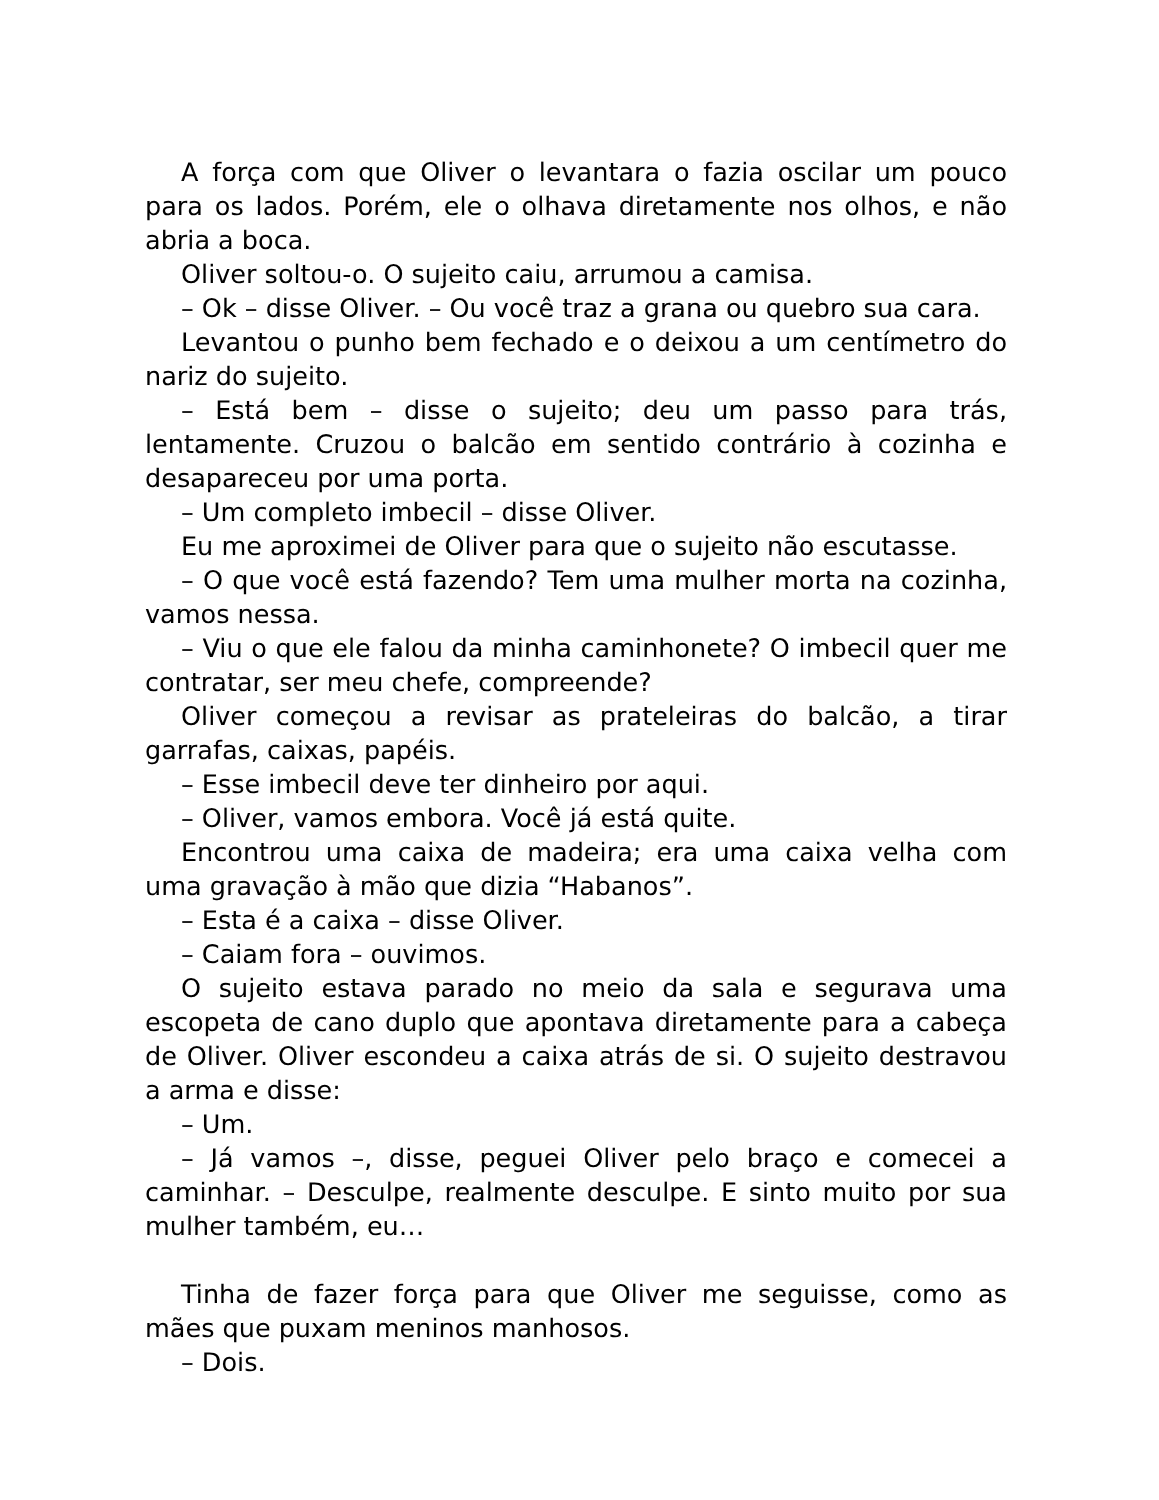A força com que Oliver o levantara o fazia oscilar um pouco para os lados. Porém, ele o olhava diretamente nos olhos, e não abria a boca.
Oliver soltou-o. O sujeito caiu, arrumou a camisa.
– Ok – disse Oliver. – Ou você traz a grana ou quebro sua cara.
Levantou o punho bem fechado e o deixou a um centímetro do nariz do sujeito.
– Está bem – disse o sujeito; deu um passo para trás, lentamente. Cruzou o balcão em sentido contrário à cozinha e desapareceu por uma porta.
– Um completo imbecil – disse Oliver.
Eu me aproximei de Oliver para que o sujeito não escutasse.
– O que você está fazendo? Tem uma mulher morta na cozinha, vamos nessa.
– Viu o que ele falou da minha caminhonete? O imbecil quer me contratar, ser meu chefe, compreende?
Oliver começou a revisar as prateleiras do balcão, a tirar garrafas, caixas, papéis.
– Esse imbecil deve ter dinheiro por aqui.
– Oliver, vamos embora. Você já está quite.
Encontrou uma caixa de madeira; era uma caixa velha com uma gravação à mão que dizia “Habanos”.
– Esta é a caixa – disse Oliver.
– Caiam fora – ouvimos.
O sujeito estava parado no meio da sala e segurava uma escopeta de cano duplo que apontava diretamente para a cabeça de Oliver. Oliver escondeu a caixa atrás de si. O sujeito destravou a arma e disse:
– Um.
– Já vamos –, disse, peguei Oliver pelo braço e comecei a caminhar. – Desculpe, realmente desculpe. E sinto muito por sua mulher também, eu…
Tinha de fazer força para que Oliver me seguisse, como as mães que puxam meninos manhosos.
– Dois.